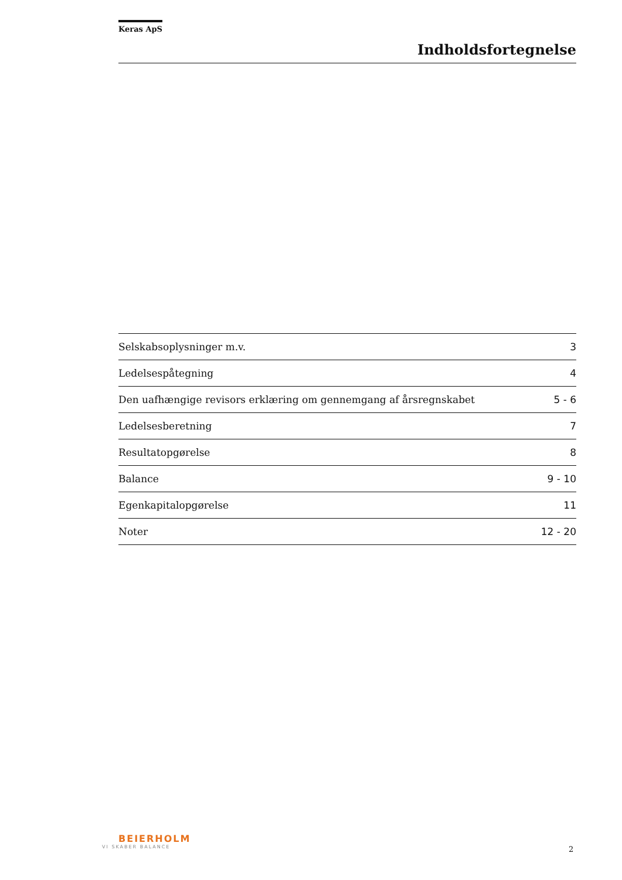Keras ApS
Indholdsfortegnelse
| Selskabsoplysninger m.v. | 3 |
| Ledelsespåtegning | 4 |
| Den uafhængige revisors erklæring om gennemgang af årsregnskabet | 5 - 6 |
| Ledelsesberetning | 7 |
| Resultatopgørelse | 8 |
| Balance | 9 - 10 |
| Egenkapitalopgørelse | 11 |
| Noter | 12 - 20 |
BEIERHOLM
VI SKABER BALANCE
2